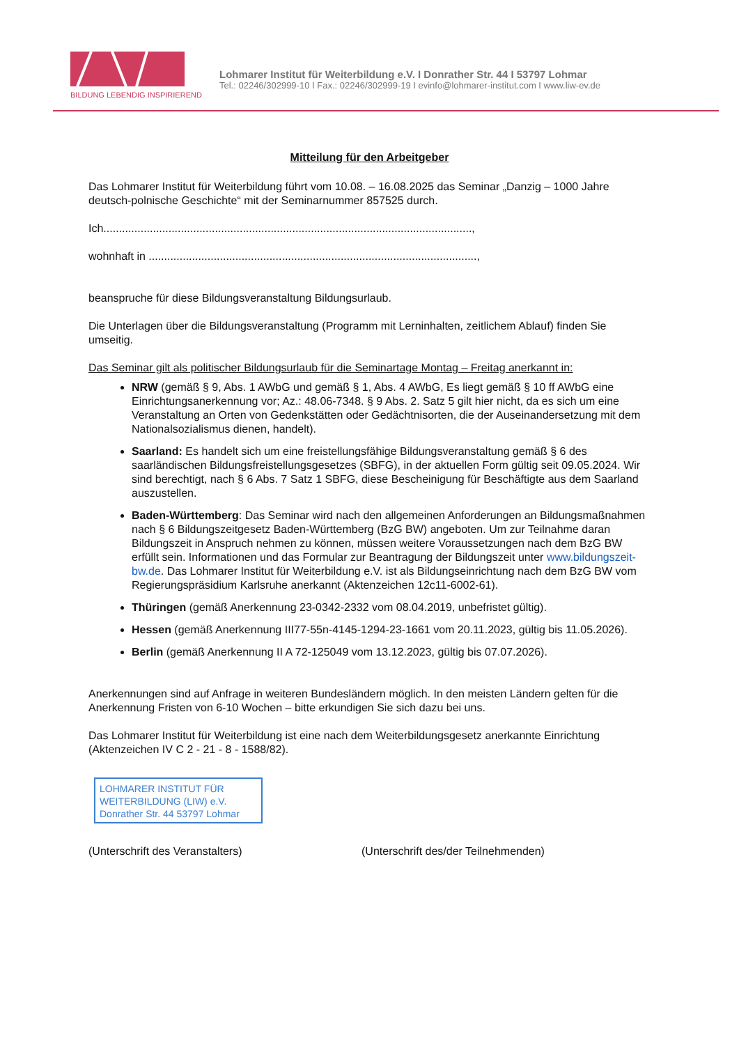BILDUNG LEBENDIG INSPIRIEREND
Lohmarer Institut für Weiterbildung e.V. I Donrather Str. 44 I 53797 Lohmar
Tel.: 02246/302999-10 I Fax.: 02246/302999-19 I evinfo@lohmarer-institut.com I www.liw-ev.de
Mitteilung für den Arbeitgeber
Das Lohmarer Institut für Weiterbildung führt vom 10.08. – 16.08.2025 das Seminar „Danzig – 1000 Jahre deutsch-polnische Geschichte“ mit der Seminarnummer 857525 durch.
Ich.......................................................................................................................,
wohnhaft in ..........................................................................................................,
beanspruche für diese Bildungsveranstaltung Bildungsurlaub.
Die Unterlagen über die Bildungsveranstaltung (Programm mit Lerninhalten, zeitlichem Ablauf) finden Sie umseitig.
Das Seminar gilt als politischer Bildungsurlaub für die Seminartage Montag – Freitag anerkannt in:
NRW (gemäß § 9, Abs. 1 AWbG und gemäß § 1, Abs. 4 AWbG, Es liegt gemäß § 10 ff AWbG eine Einrichtungsanerkennung vor; Az.: 48.06-7348. § 9 Abs. 2. Satz 5 gilt hier nicht, da es sich um eine Veranstaltung an Orten von Gedenkstätten oder Gedächtnisorten, die der Auseinandersetzung mit dem Nationalsozialismus dienen, handelt).
Saarland: Es handelt sich um eine freistellungsfähige Bildungsveranstaltung gemäß § 6 des saarländischen Bildungsfreistellungsgesetzes (SBFG), in der aktuellen Form gültig seit 09.05.2024. Wir sind berechtigt, nach § 6 Abs. 7 Satz 1 SBFG, diese Bescheinigung für Beschäftigte aus dem Saarland auszustellen.
Baden-Württemberg: Das Seminar wird nach den allgemeinen Anforderungen an Bildungsmaßnahmen nach § 6 Bildungszeitgesetz Baden-Württemberg (BzG BW) angeboten. Um zur Teilnahme daran Bildungszeit in Anspruch nehmen zu können, müssen weitere Voraussetzungen nach dem BzG BW erfüllt sein. Informationen und das Formular zur Beantragung der Bildungszeit unter www.bildungszeit-bw.de. Das Lohmarer Institut für Weiterbildung e.V. ist als Bildungseinrichtung nach dem BzG BW vom Regierungspräsidium Karlsruhe anerkannt (Aktenzeichen 12c11-6002-61).
Thüringen (gemäß Anerkennung 23-0342-2332 vom 08.04.2019, unbefristet gültig).
Hessen (gemäß Anerkennung III77-55n-4145-1294-23-1661 vom 20.11.2023, gültig bis 11.05.2026).
Berlin (gemäß Anerkennung II A 72-125049 vom 13.12.2023, gültig bis 07.07.2026).
Anerkennungen sind auf Anfrage in weiteren Bundesländern möglich. In den meisten Ländern gelten für die Anerkennung Fristen von 6-10 Wochen – bitte erkundigen Sie sich dazu bei uns.
Das Lohmarer Institut für Weiterbildung ist eine nach dem Weiterbildungsgesetz anerkannte Einrichtung (Aktenzeichen IV C 2 - 21 - 8 - 1588/82).
LOHMARER INSTITUT FÜR
WEITERBILDUNG (LIW) e.V.
Donrather Str. 44 53797 Lohmar
(Unterschrift des Veranstalters) (Unterschrift des/der Teilnehmenden)